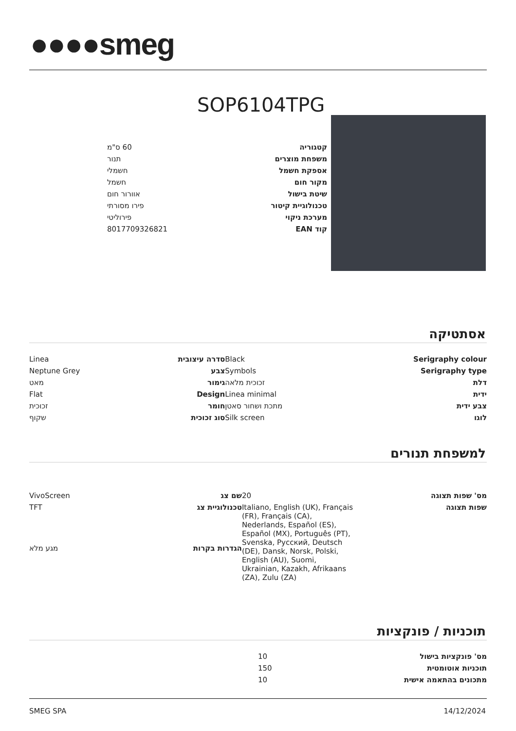●●●●smeg
SOP6104TPG
| קטגוריה | 60 ס"מ |
| משפחת מוצרים | תנור |
| אספקת חשמל | חשמלי |
| מקור חום | חשמל |
| שיטת בישול | אוורור חום |
| טכנולוגיית קיטור | פירו מסורתי |
| מערכת ניקוי | פירוליטי |
| קוד EAN | 8017709326821 |
אסתטיקה
| Serigraphy colour | Black | סדרה עיצובית | Linea |
| Serigraphy type | Symbols | צבע | Neptune Grey |
| דלת | זכוכית מלאה | גימור | מאט |
| ידית | Linea minimal | Design | Flat |
| צבע ידית | מתכת ושחור סאטן | חומר | זכוכית |
| לוגו | Silk screen | סוג זכוכית | שקוף |
למשפחת תנורים
| מס' שפות תצוגה | 20 | שם צג | VivoScreen |
| שפות תצוגה | Italiano, English (UK), Français (FR), Français (CA), Nederlands, Español (ES), Español (MX), Português (PT), Svenska, Русский, Deutsch (DE), Dansk, Norsk, Polski, English (AU), Suomi, Ukrainian, Kazakh, Afrikaans (ZA), Zulu (ZA) | טכנולוגיית צג | TFT |
| | | הגדרות בקרות | מגע מלא |
תוכניות / פונקציות
| מס' פונקציות בישול | 10 |
| תוכניות אוטומטית | 150 |
| מתכונים בהתאמה אישית | 10 |
SMEG SPA 14/12/2024